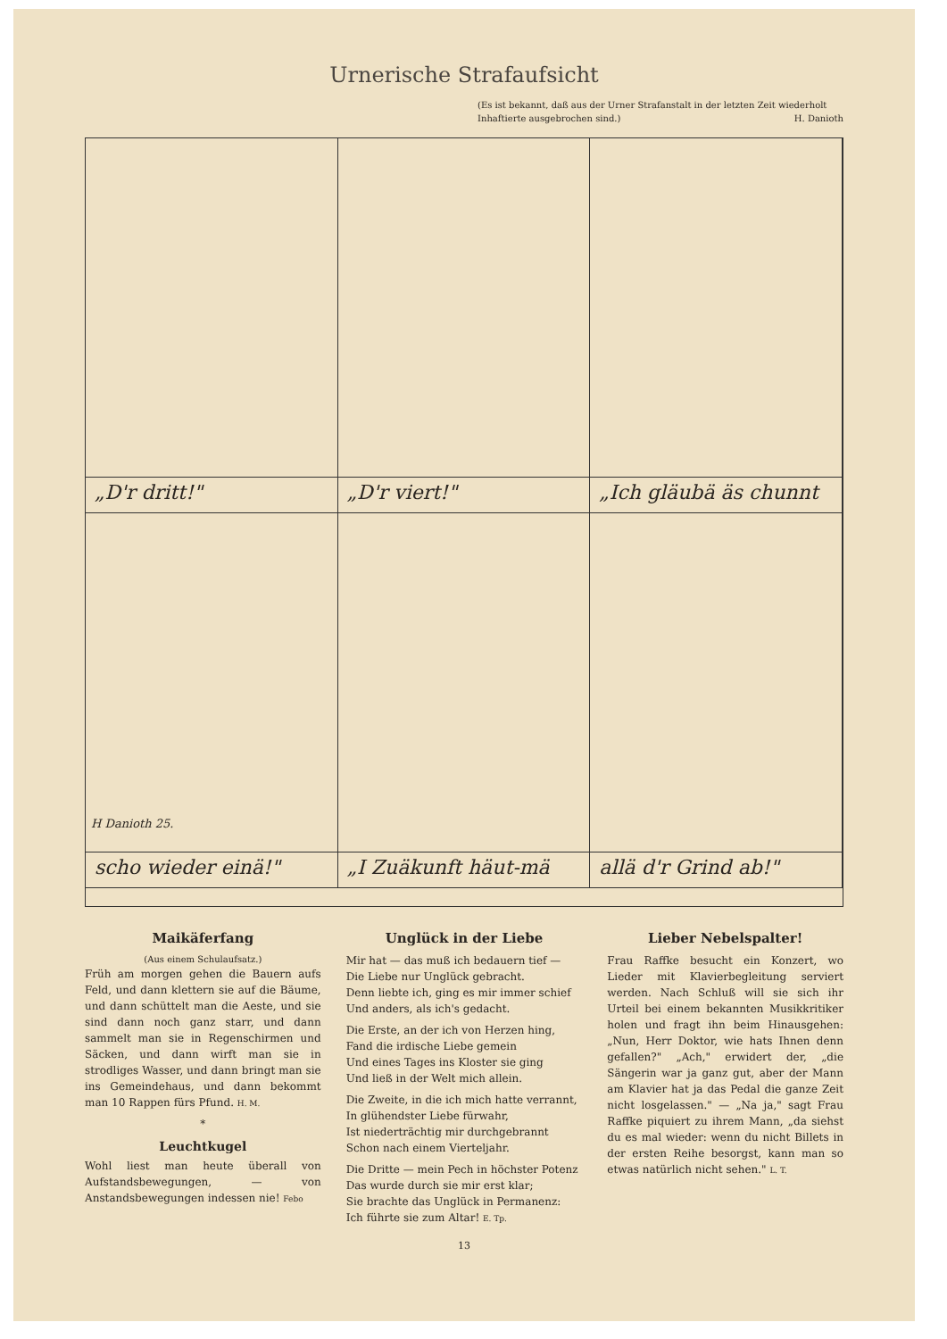Urnerische Strafaufsicht
(Es ist bekannt, daß aus der Urner Strafanstalt in der letzten Zeit wiederholt Inhaftierte ausgebrochen sind.) H. Danioth
„D'r dritt!"
„D'r viert!"
„Ich gläubä äs chunnt
H Danioth 25.
scho wieder einä!"
„I Zuäkunft häut-mä
allä d'r Grind ab!"
Maikäferfang
(Aus einem Schulaufsatz.)
Früh am morgen gehen die Bauern aufs Feld, und dann klettern sie auf die Bäume, und dann schüttelt man die Aeste, und sie sind dann noch ganz starr, und dann sammelt man sie in Regenschirmen und Säcken, und dann wirft man sie in strodliges Wasser, und dann bringt man sie ins Gemeindehaus, und dann bekommt man 10 Rappen fürs Pfund. H. M.
*
Leuchtkugel
Wohl liest man heute überall von Aufstandsbewegungen, — von Anstandsbewegungen indessen nie! Febo
Unglück in der Liebe
Mir hat — das muß ich bedauern tief —
Die Liebe nur Unglück gebracht.
Denn liebte ich, ging es mir immer schief
Und anders, als ich's gedacht.
Die Erste, an der ich von Herzen hing,
Fand die irdische Liebe gemein
Und eines Tages ins Kloster sie ging
Und ließ in der Welt mich allein.
Die Zweite, in die ich mich hatte verrannt,
In glühendster Liebe fürwahr,
Ist niederträchtig mir durchgebrannt
Schon nach einem Vierteljahr.
Die Dritte — mein Pech in höchster Potenz
Das wurde durch sie mir erst klar;
Sie brachte das Unglück in Permanenz:
Ich führte sie zum Altar! E. Tp.
Lieber Nebelspalter!
Frau Raffke besucht ein Konzert, wo Lieder mit Klavierbegleitung serviert werden. Nach Schluß will sie sich ihr Urteil bei einem bekannten Musikkritiker holen und fragt ihn beim Hinausgehen: „Nun, Herr Doktor, wie hats Ihnen denn gefallen?" „Ach," erwidert der, „die Sängerin war ja ganz gut, aber der Mann am Klavier hat ja das Pedal die ganze Zeit nicht losgelassen." — „Na ja," sagt Frau Raffke piquiert zu ihrem Mann, „da siehst du es mal wieder: wenn du nicht Billets in der ersten Reihe besorgst, kann man so etwas natürlich nicht sehen." L. T.
13